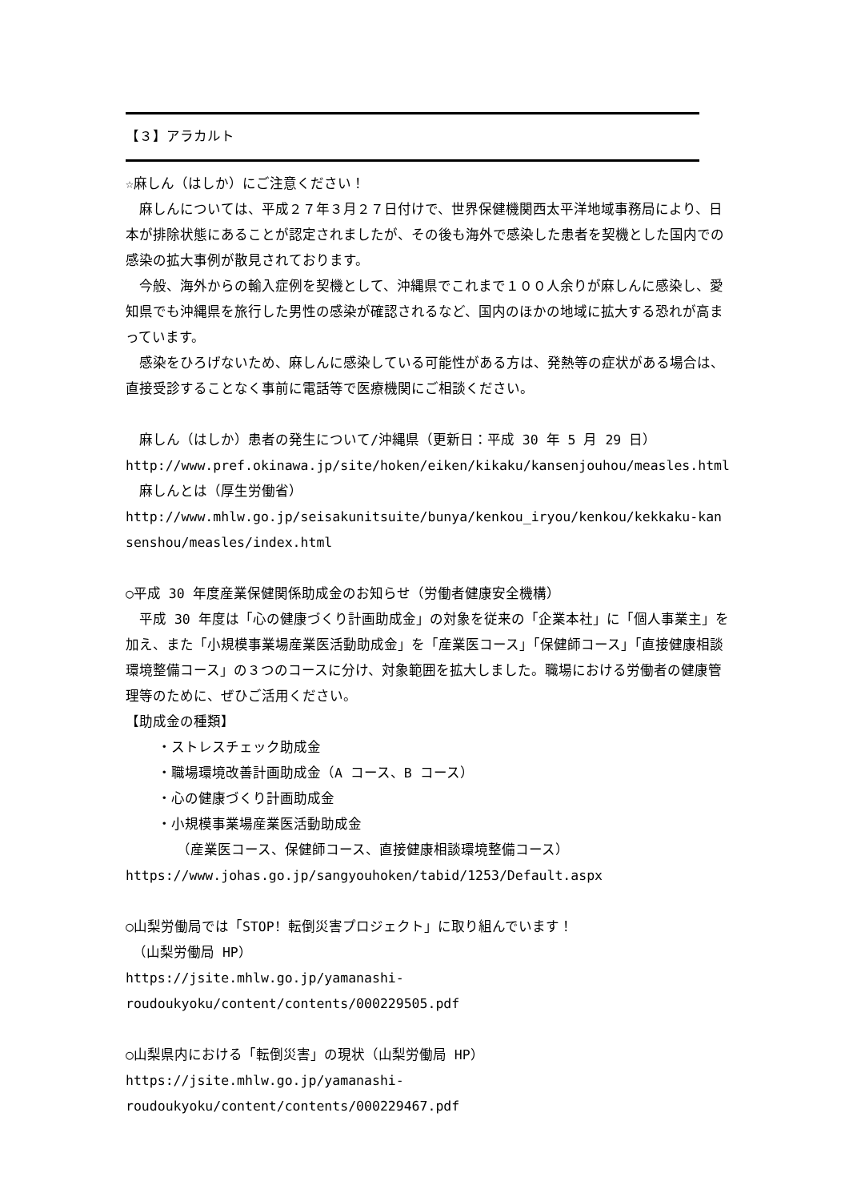【３】アラカルト
☆麻しん（はしか）にご注意ください！
　麻しんについては、平成２７年３月２７日付けで、世界保健機関西太平洋地域事務局により、日本が排除状態にあることが認定されましたが、その後も海外で感染した患者を契機とした国内での感染の拡大事例が散見されております。
　今般、海外からの輸入症例を契機として、沖縄県でこれまで１００人余りが麻しんに感染し、愛知県でも沖縄県を旅行した男性の感染が確認されるなど、国内のほかの地域に拡大する恐れが高まっています。
　感染をひろげないため、麻しんに感染している可能性がある方は、発熱等の症状がある場合は、直接受診することなく事前に電話等で医療機関にご相談ください。
　麻しん（はしか）患者の発生について/沖縄県（更新日：平成 30 年 5 月 29 日）
http://www.pref.okinawa.jp/site/hoken/eiken/kikaku/kansenjouhou/measles.html
　麻しんとは（厚生労働省）
http://www.mhlw.go.jp/seisakunitsuite/bunya/kenkou_iryou/kenkou/kekkaku-kansenshou/measles/index.html
○平成 30 年度産業保健関係助成金のお知らせ（労働者健康安全機構）
　平成 30 年度は「心の健康づくり計画助成金」の対象を従来の「企業本社」に「個人事業主」を加え、また「小規模事業場産業医活動助成金」を「産業医コース」「保健師コース」「直接健康相談環境整備コース」の３つのコースに分け、対象範囲を拡大しました。職場における労働者の健康管理等のために、ぜひご活用ください。
【助成金の種類】
・ストレスチェック助成金
・職場環境改善計画助成金（A コース、B コース）
・心の健康づくり計画助成金
・小規模事業場産業医活動助成金
（産業医コース、保健師コース、直接健康相談環境整備コース）
https://www.johas.go.jp/sangyouhoken/tabid/1253/Default.aspx
○山梨労働局では「STOP！転倒災害プロジェクト」に取り組んでいます！
　（山梨労働局 HP）
https://jsite.mhlw.go.jp/yamanashi-roudoukyoku/content/contents/000229505.pdf
○山梨県内における「転倒災害」の現状（山梨労働局 HP）
https://jsite.mhlw.go.jp/yamanashi-roudoukyoku/content/contents/000229467.pdf